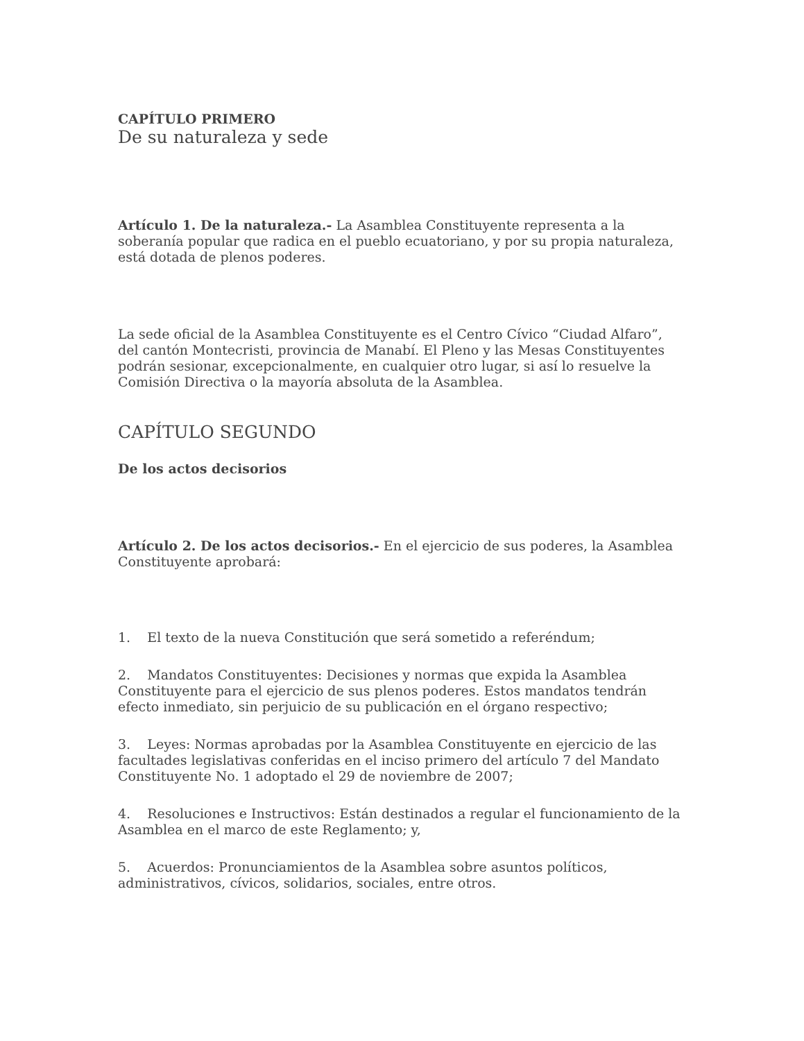CAPÍTULO PRIMERO
De su naturaleza y sede
Artículo 1. De la naturaleza.- La Asamblea Constituyente representa a la soberanía popular que radica en el pueblo ecuatoriano, y por su propia naturaleza, está dotada de plenos poderes.
La sede oficial de la Asamblea Constituyente es el Centro Cívico “Ciudad Alfaro”, del cantón Montecristi, provincia de Manabí. El Pleno y las Mesas Constituyentes podrán sesionar, excepcionalmente, en cualquier otro lugar, si así lo resuelve la Comisión Directiva o la mayoría absoluta de la Asamblea.
CAPÍTULO SEGUNDO
De los actos decisorios
Artículo 2. De los actos decisorios.- En el ejercicio de sus poderes, la Asamblea Constituyente aprobará:
1. El texto de la nueva Constitución que será sometido a referéndum;
2. Mandatos Constituyentes: Decisiones y normas que expida la Asamblea Constituyente para el ejercicio de sus plenos poderes. Estos mandatos tendrán efecto inmediato, sin perjuicio de su publicación en el órgano respectivo;
3. Leyes: Normas aprobadas por la Asamblea Constituyente en ejercicio de las facultades legislativas conferidas en el inciso primero del artículo 7 del Mandato Constituyente No. 1 adoptado el 29 de noviembre de 2007;
4. Resoluciones e Instructivos: Están destinados a regular el funcionamiento de la Asamblea en el marco de este Reglamento; y,
5. Acuerdos: Pronunciamientos de la Asamblea sobre asuntos políticos, administrativos, cívicos, solidarios, sociales, entre otros.